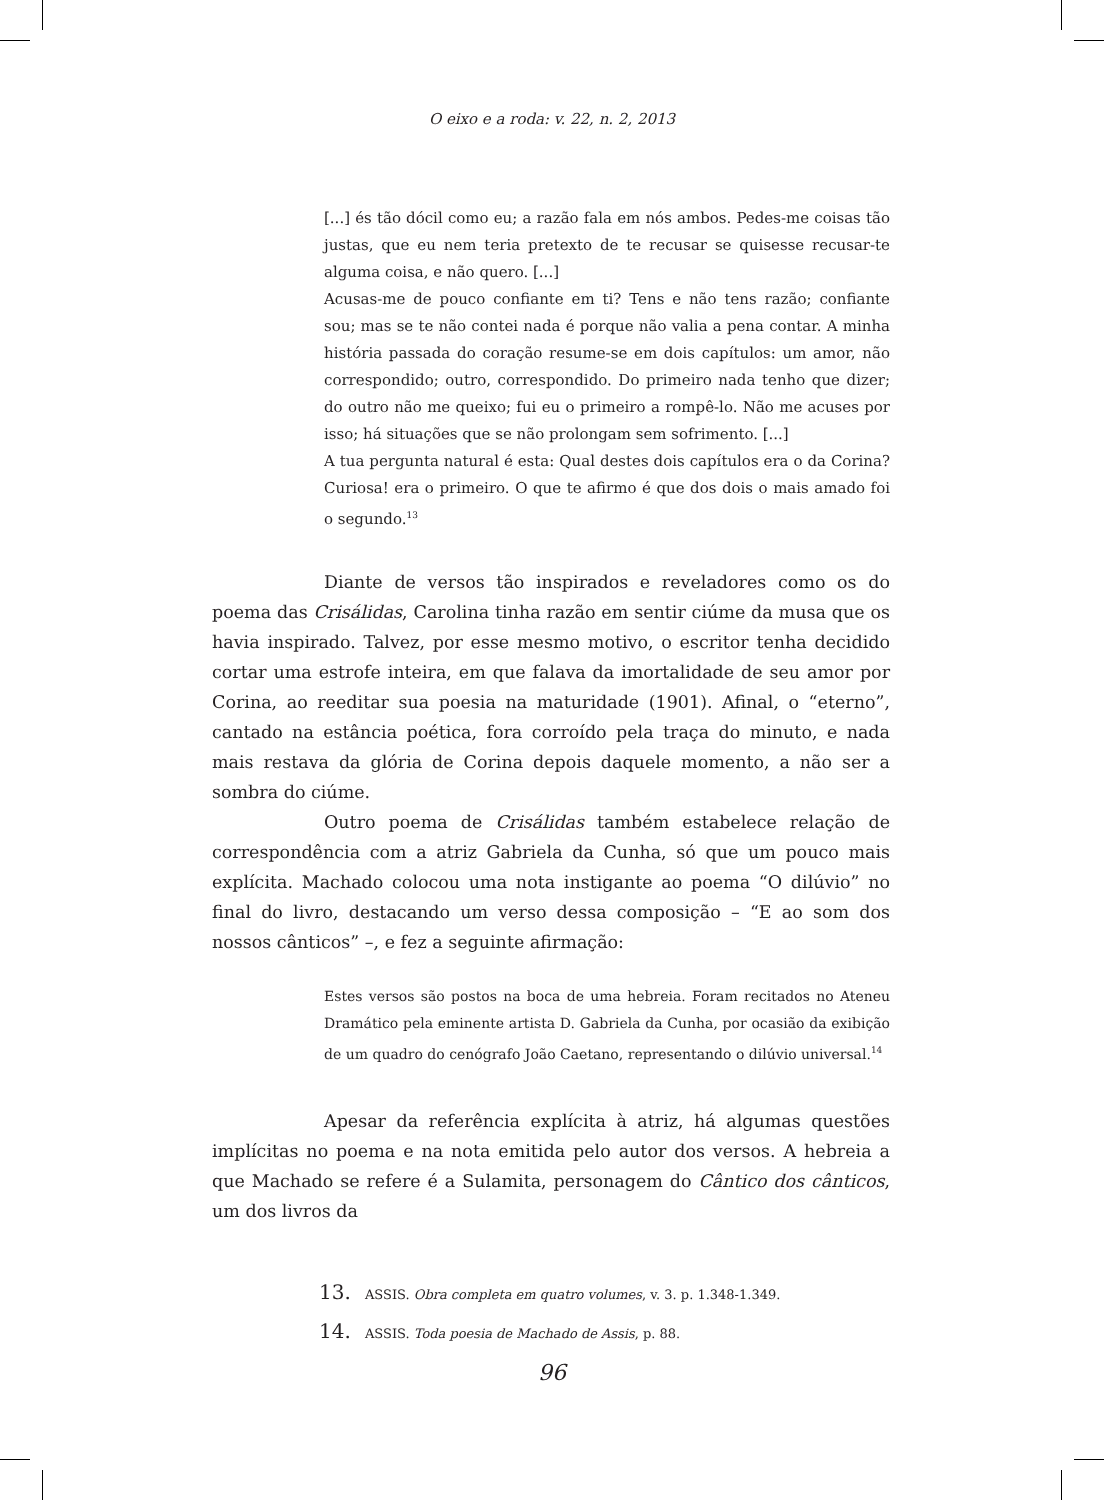O eixo e a roda: v. 22, n. 2, 2013
[...] és tão dócil como eu; a razão fala em nós ambos. Pedes-me coisas tão justas, que eu nem teria pretexto de te recusar se quisesse recusar-te alguma coisa, e não quero. [...]
Acusas-me de pouco confiante em ti? Tens e não tens razão; confiante sou; mas se te não contei nada é porque não valia a pena contar. A minha história passada do coração resume-se em dois capítulos: um amor, não correspondido; outro, correspondido. Do primeiro nada tenho que dizer; do outro não me queixo; fui eu o primeiro a rompê-lo. Não me acuses por isso; há situações que se não prolongam sem sofrimento. [...]
A tua pergunta natural é esta: Qual destes dois capítulos era o da Corina? Curiosa! era o primeiro. O que te afirmo é que dos dois o mais amado foi o segundo.<sup>13</sup>
Diante de versos tão inspirados e reveladores como os do poema das Crisálidas, Carolina tinha razão em sentir ciúme da musa que os havia inspirado. Talvez, por esse mesmo motivo, o escritor tenha decidido cortar uma estrofe inteira, em que falava da imortalidade de seu amor por Corina, ao reeditar sua poesia na maturidade (1901). Afinal, o “eterno”, cantado na estância poética, fora corroído pela traça do minuto, e nada mais restava da glória de Corina depois daquele momento, a não ser a sombra do ciúme.
Outro poema de Crisálidas também estabelece relação de correspondência com a atriz Gabriela da Cunha, só que um pouco mais explícita. Machado colocou uma nota instigante ao poema “O dilúvio” no final do livro, destacando um verso dessa composição – “E ao som dos nossos cânticos” –, e fez a seguinte afirmação:
Estes versos são postos na boca de uma hebreia. Foram recitados no Ateneu Dramático pela eminente artista D. Gabriela da Cunha, por ocasião da exibição de um quadro do cenógrafo João Caetano, representando o dilúvio universal.<sup>14</sup>
Apesar da referência explícita à atriz, há algumas questões implícitas no poema e na nota emitida pelo autor dos versos. A hebreia a que Machado se refere é a Sulamita, personagem do Cântico dos cânticos, um dos livros da
13. ASSIS. Obra completa em quatro volumes, v. 3. p. 1.348-1.349.
14. ASSIS. Toda poesia de Machado de Assis, p. 88.
96